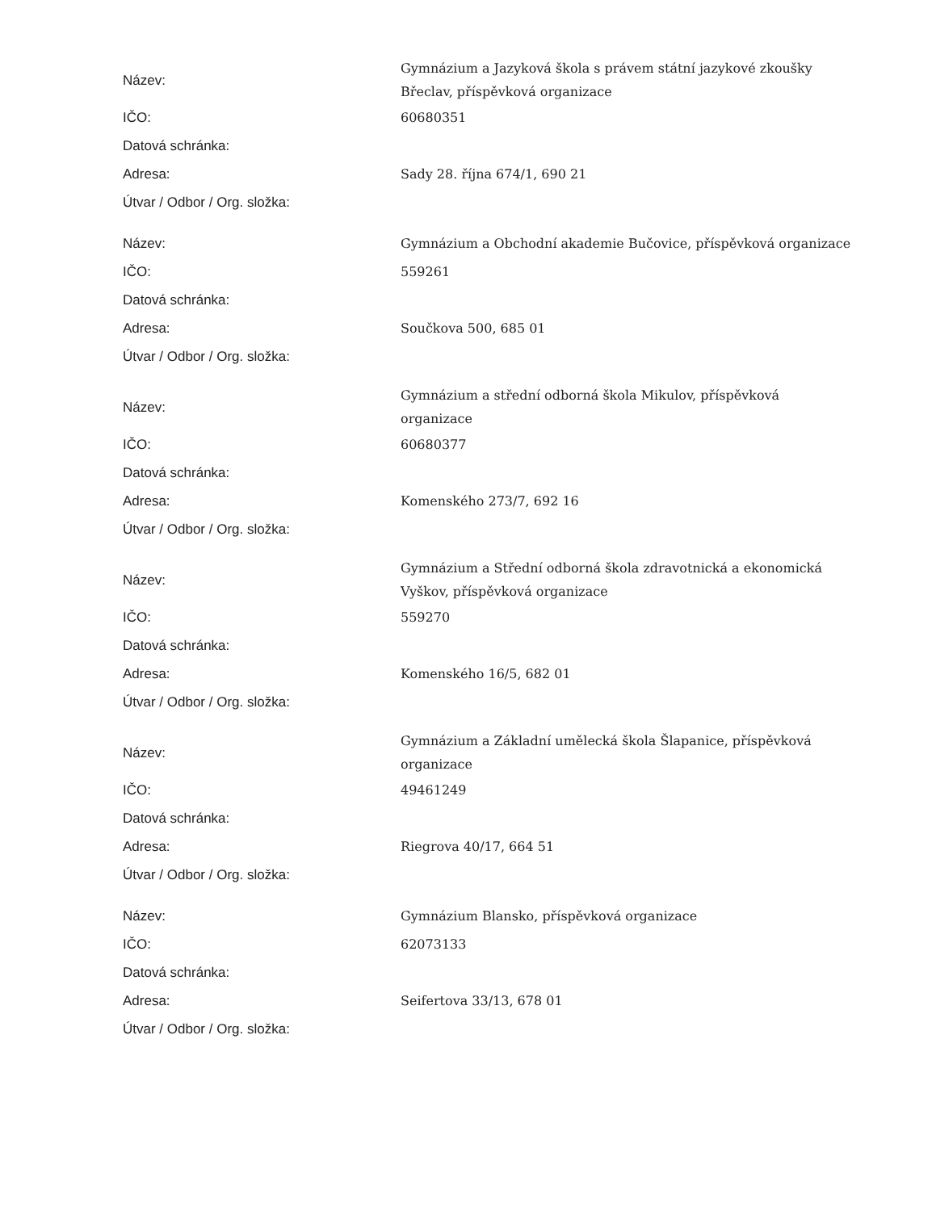| Název: | Gymnázium a Jazyková škola s právem státní jazykové zkoušky Břeclav, příspěvková organizace |
| IČO: | 60680351 |
| Datová schránka: | |
| Adresa: | Sady 28. října 674/1, 690 21 |
| Útvar / Odbor / Org. složka: | |
| Název: | Gymnázium a Obchodní akademie Bučovice, příspěvková organizace |
| IČO: | 559261 |
| Datová schránka: | |
| Adresa: | Součkova 500, 685 01 |
| Útvar / Odbor / Org. složka: | |
| Název: | Gymnázium a střední odborná škola Mikulov, příspěvková organizace |
| IČO: | 60680377 |
| Datová schránka: | |
| Adresa: | Komenského 273/7, 692 16 |
| Útvar / Odbor / Org. složka: | |
| Název: | Gymnázium a Střední odborná škola zdravotnická a ekonomická Vyškov, příspěvková organizace |
| IČO: | 559270 |
| Datová schránka: | |
| Adresa: | Komenského 16/5, 682 01 |
| Útvar / Odbor / Org. složka: | |
| Název: | Gymnázium a Základní umělecká škola Šlapanice, příspěvková organizace |
| IČO: | 49461249 |
| Datová schránka: | |
| Adresa: | Riegrova 40/17, 664 51 |
| Útvar / Odbor / Org. složka: | |
| Název: | Gymnázium Blansko, příspěvková organizace |
| IČO: | 62073133 |
| Datová schránka: | |
| Adresa: | Seifertova 33/13, 678 01 |
| Útvar / Odbor / Org. složka: | |